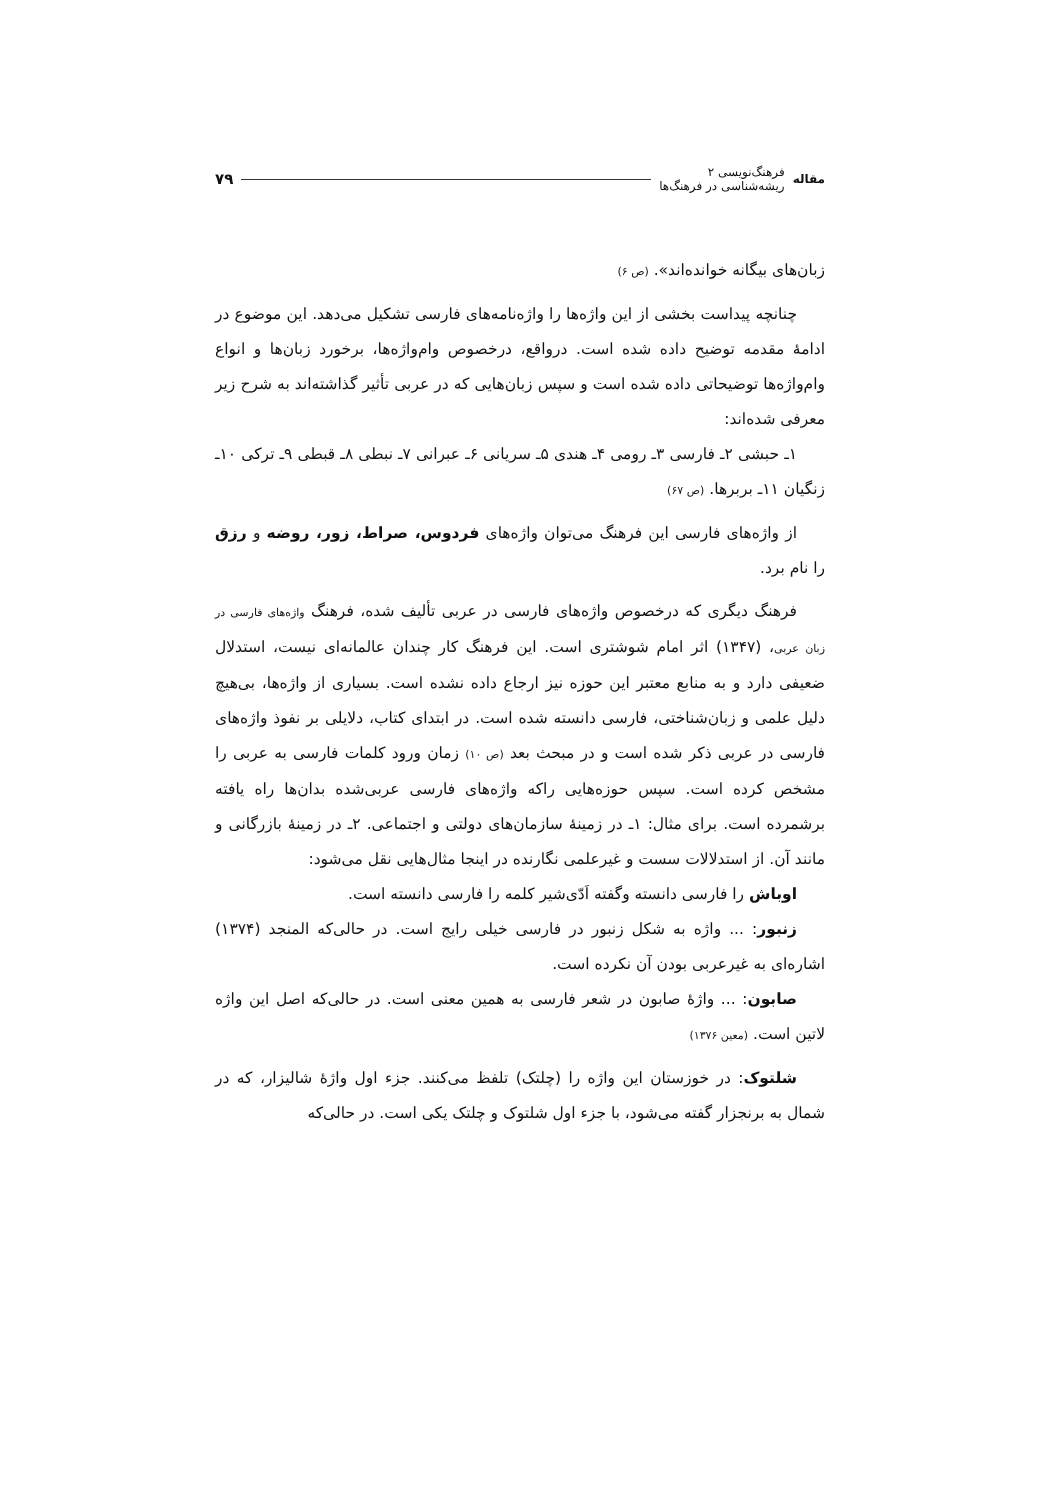مقاله
فرهنگ‌نویسی ۲
ریشه‌شناسی در فرهنگ‌ها
۷۹
زبان‌های بیگانه خوانده‌اند». (ص ۶)
چنانچه پیداست بخشی از این واژه‌ها را واژه‌نامه‌های فارسی تشکیل می‌دهد. این موضوع در ادامهٔ مقدمه توضیح داده شده است. درواقع، درخصوص وام‌واژه‌ها، برخورد زبان‌ها و انواع وام‌واژه‌ها توضیحاتی داده شده است و سپس زبان‌هایی که در عربی تأثیر گذاشته‌اند به شرح زیر معرفی شده‌اند:
۱ـ حبشی ۲ـ فارسی ۳ـ رومی ۴ـ هندی ۵ـ سریانی ۶ـ عبرانی ۷ـ نبطی ۸ـ قبطی ۹ـ ترکی ۱۰ـ زنگیان ۱۱ـ بربرها. (ص ۶۷)
از واژه‌های فارسی این فرهنگ می‌توان واژه‌های فردوس، صراط، زور، روضه و رزق را نام برد.
فرهنگ دیگری که درخصوص واژه‌های فارسی در عربی تألیف شده، فرهنگ واژه‌های فارسی در زبان عربی، (۱۳۴۷) اثر امام شوشتری است. این فرهنگ کار چندان عالمانه‌ای نیست، استدلال ضعیفی دارد و به منابع معتبر این حوزه نیز ارجاع داده نشده است. بسیاری از واژه‌ها، بی‌هیچ دلیل علمی و زبان‌شناختی، فارسی دانسته شده است. در ابتدای کتاب، دلایلی بر نفوذ واژه‌های فارسی در عربی ذکر شده است و در مبحث بعد (ص ۱۰) زمان ورود کلمات فارسی به عربی را مشخص کرده است. سپس حوزه‌هایی راکه واژه‌های فارسی عربی‌شده بدان‌ها راه یافته برشمرده است. برای مثال: ۱ـ در زمینهٔ سازمان‌های دولتی و اجتماعی. ۲ـ در زمینهٔ بازرگانی و مانند آن. از استدلالات سست و غیرعلمی نگارنده در اینجا مثال‌هایی نقل می‌شود:
اوباش را فارسی دانسته وگفته اَدّی‌شیر کلمه را فارسی دانسته است.
زنبور: ... واژه به شکل زنبور در فارسی خیلی رایج است. در حالی‌که المنجد (۱۳۷۴) اشاره‌ای به غیرعربی بودن آن نکرده است.
صابون: ... واژهٔ صابون در شعر فارسی به همین معنی است. در حالی‌که اصل این واژه لاتین است. (معین ۱۳۷۶)
شلتوک: در خوزستان این واژه را (چلتک) تلفظ می‌کنند. جزء اول واژهٔ شالیزار، که در شمال به برنجزار گفته می‌شود، با جزء اول شلتوک و چلتک یکی است. در حالی‌که